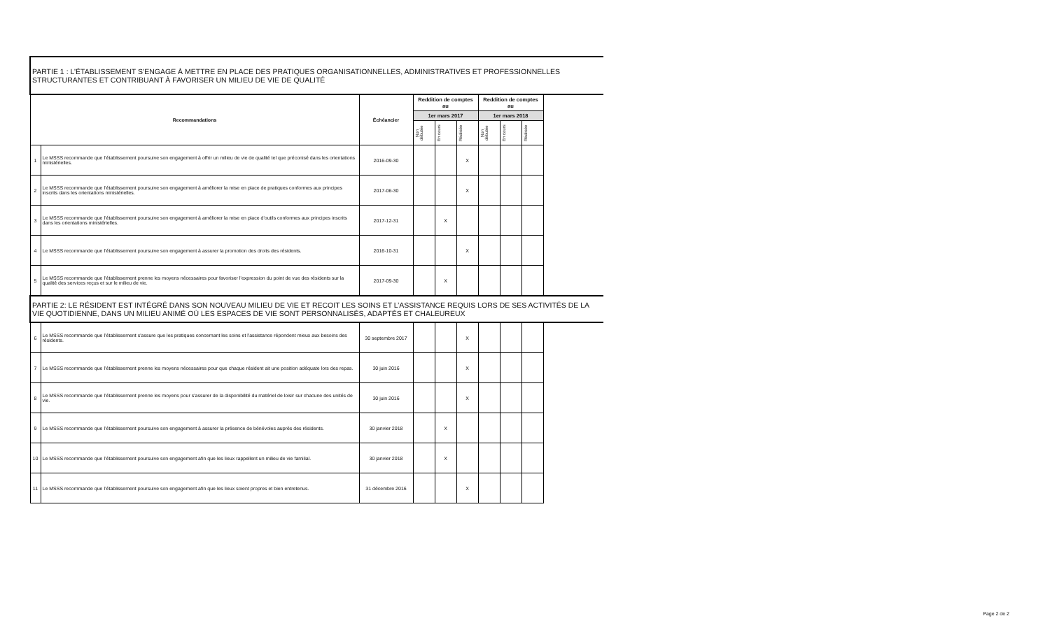| PARTIE 1 : L’ÉTABLISSEMENT S’ENGAGE À METTRE EN PLACE DES PRATIQUES ORGANISATIONNELLES, ADMINISTRATIVES ET PROFESSIONNELLES STRUCTURANTES ET CONTRIBUANT À FAVORISER UN MILIEU DE VIE DE QUALITÉ | | | | | | | | | |
| --- | --- | --- | --- | --- | --- | --- | --- | --- | --- |
| Recommandations | | Échéancier | Reddition de comptes au | | | Reddition de comptes au | | | |
| | | | 1er mars 2017 | | | 1er mars 2018 | | | |
| | | | Non débutée | En cours | Réalisée | Non débutée | En cours | Réalisée | |
| 1 | Le MSSS recommande que l’établissement poursuive son engagement à offrir un milieu de vie de qualité tel que préconisé dans les orientations ministérielles. | 2016-09-30 | | | X | | | | |
| 2 | Le MSSS recommande que l’établissement poursuive son engagement à améliorer la mise en place de pratiques conformes aux principes inscrits dans les orientations ministérielles. | 2017-06-30 | | | X | | | | |
| 3 | Le MSSS recommande que l’établissement poursuive son engagement à améliorer la mise en place d'outils conformes aux principes inscrits dans les orientations ministérielles. | 2017-12-31 | | X | | | | | |
| 4 | Le MSSS recommande que l’établissement poursuive son engagement à assurer la promotion des droits des résidents. | 2016-10-31 | | | X | | | | |
| 5 | Le MSSS recommande que l’établissement prenne les moyens nécessaires pour favoriser l’expression du point de vue des résidents sur la qualité des services reçus et sur le milieu de vie. | 2017-09-30 | | X | | | | | |
| PARTIE 2: LE RÉSIDENT EST INTÉGRÉ DANS SON NOUVEAU MILIEU DE VIE ET RECOIT LES SOINS ET L’ASSISTANCE REQUIS LORS DE SES ACTIVITÉS DE LA VIE QUOTIDIENNE, DANS UN MILIEU ANIMÉ OÙ LES ESPACES DE VIE SONT PERSONNALISÉS, ADAPTÉS ET CHALEUREUX | | | | | | | | | |
| 6 | Le MSSS recommande que l’établissement s'assure que les pratiques concernant les soins et l'assistance répondent mieux aux besoins des résidents. | 30 septembre 2017 | | | X | | | | |
| 7 | Le MSSS recommande que l’établissement prenne les moyens nécessaires pour que chaque résident ait une position adéquate lors des repas. | 30 juin 2016 | | | X | | | | |
| 8 | Le MSSS recommande que l’établissement prenne les moyens pour s'assurer de la disponibilité du matériel de loisir sur chacune des unités de vie. | 30 juin 2016 | | | X | | | | |
| 9 | Le MSSS recommande que l’établissement poursuive son engagement à assurer la présence de bénévoles auprès des résidents. | 30 janvier 2018 | | X | | | | | |
| 10 | Le MSSS recommande que l’établissement poursuive son engagement afin que les lieux rappellent un milieu de vie familial. | 30 janvier 2018 | | X | | | | | |
| 11 | Le MSSS recommande que l’établissement poursuive son engagement afin que les lieux soient propres et bien entretenus. | 31 décembre 2016 | | | X | | | | |
Page 2 de 2